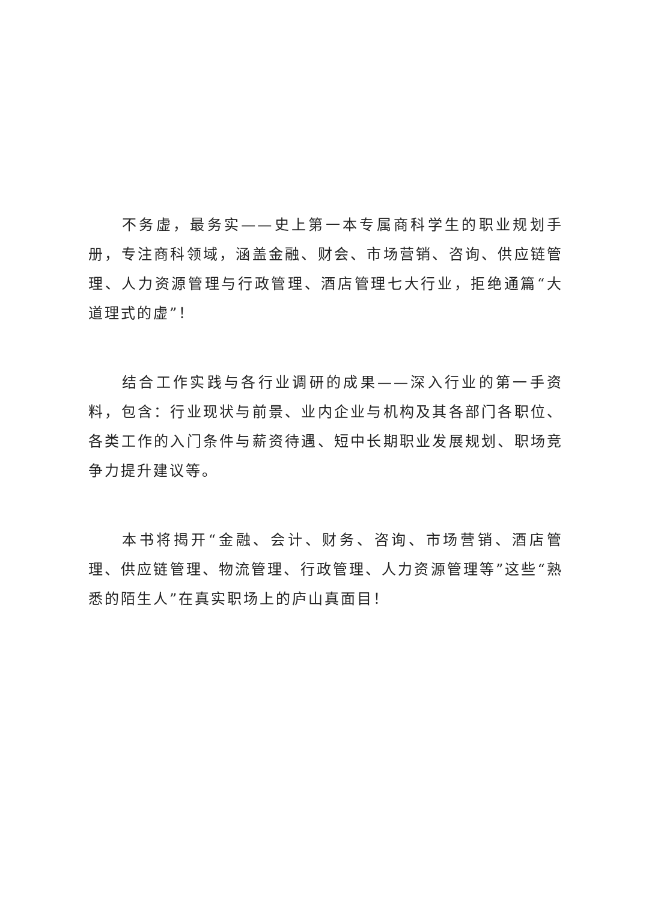不务虚，最务实——史上第一本专属商科学生的职业规划手册，专注商科领域，涵盖金融、财会、市场营销、咨询、供应链管理、人力资源管理与行政管理、酒店管理七大行业，拒绝通篇“大道理式的虚”！
结合工作实践与各行业调研的成果——深入行业的第一手资料，包含：行业现状与前景、业内企业与机构及其各部门各职位、各类工作的入门条件与薪资待遇、短中长期职业发展规划、职场竞争力提升建议等。
本书将揭开“金融、会计、财务、咨询、市场营销、酒店管理、供应链管理、物流管理、行政管理、人力资源管理等”这些“熟悉的陌生人”在真实职场上的庐山真面目！